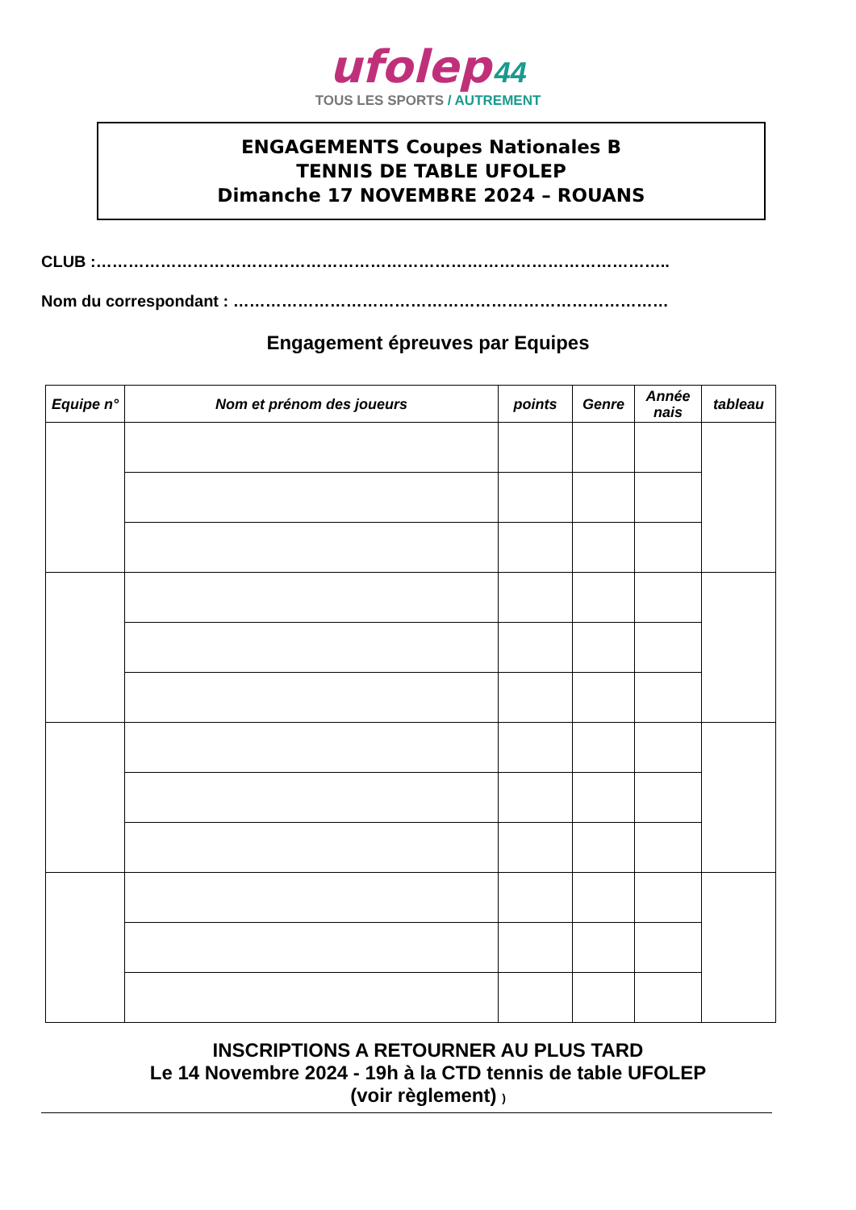ufolep 44
TOUS LES SPORTS / AUTREMENT
ENGAGEMENTS Coupes Nationales B
TENNIS DE TABLE UFOLEP
Dimanche 17 NOVEMBRE 2024 – ROUANS
CLUB :……………………………………………………………………………………………..
Nom du correspondant : ………………………………………………………………………
Engagement épreuves par Equipes
| Equipe n° | Nom et prénom des joueurs | points | Genre | Année nais | tableau |
| --- | --- | --- | --- | --- | --- |
INSCRIPTIONS A RETOURNER AU PLUS TARD
Le 14 Novembre 2024 - 19h à la CTD tennis de table UFOLEP
(voir règlement) )